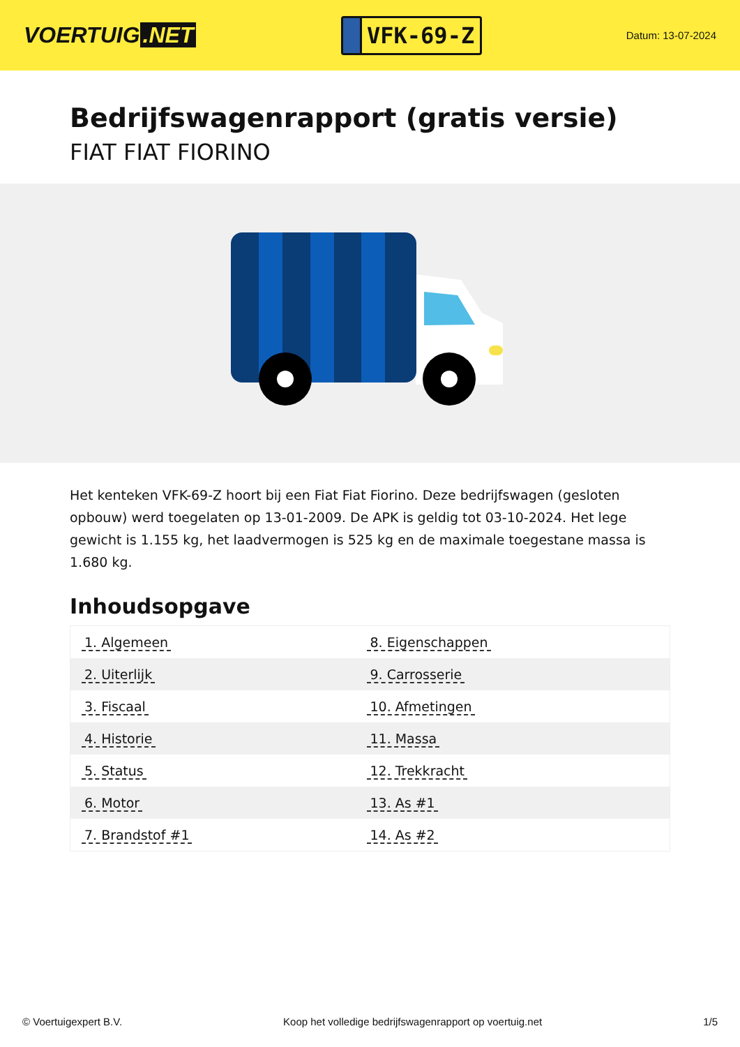VOERTUIG.NET
VFK-69-Z
Datum: 13-07-2024
Bedrijfswagenrapport (gratis versie)
FIAT FIAT FIORINO
Het kenteken VFK-69-Z hoort bij een Fiat Fiat Fiorino. Deze bedrijfswagen (gesloten opbouw) werd toegelaten op 13-01-2009. De APK is geldig tot 03-10-2024. Het lege gewicht is 1.155 kg, het laadvermogen is 525 kg en de maximale toegestane massa is 1.680 kg.
Inhoudsopgave
| 1. Algemeen | 8. Eigenschappen |
| 2. Uiterlijk | 9. Carrosserie |
| 3. Fiscaal | 10. Afmetingen |
| 4. Historie | 11. Massa |
| 5. Status | 12. Trekkracht |
| 6. Motor | 13. As #1 |
| 7. Brandstof #1 | 14. As #2 |
© Voertuigexpert B.V. Koop het volledige bedrijfswagenrapport op voertuig.net 1/5